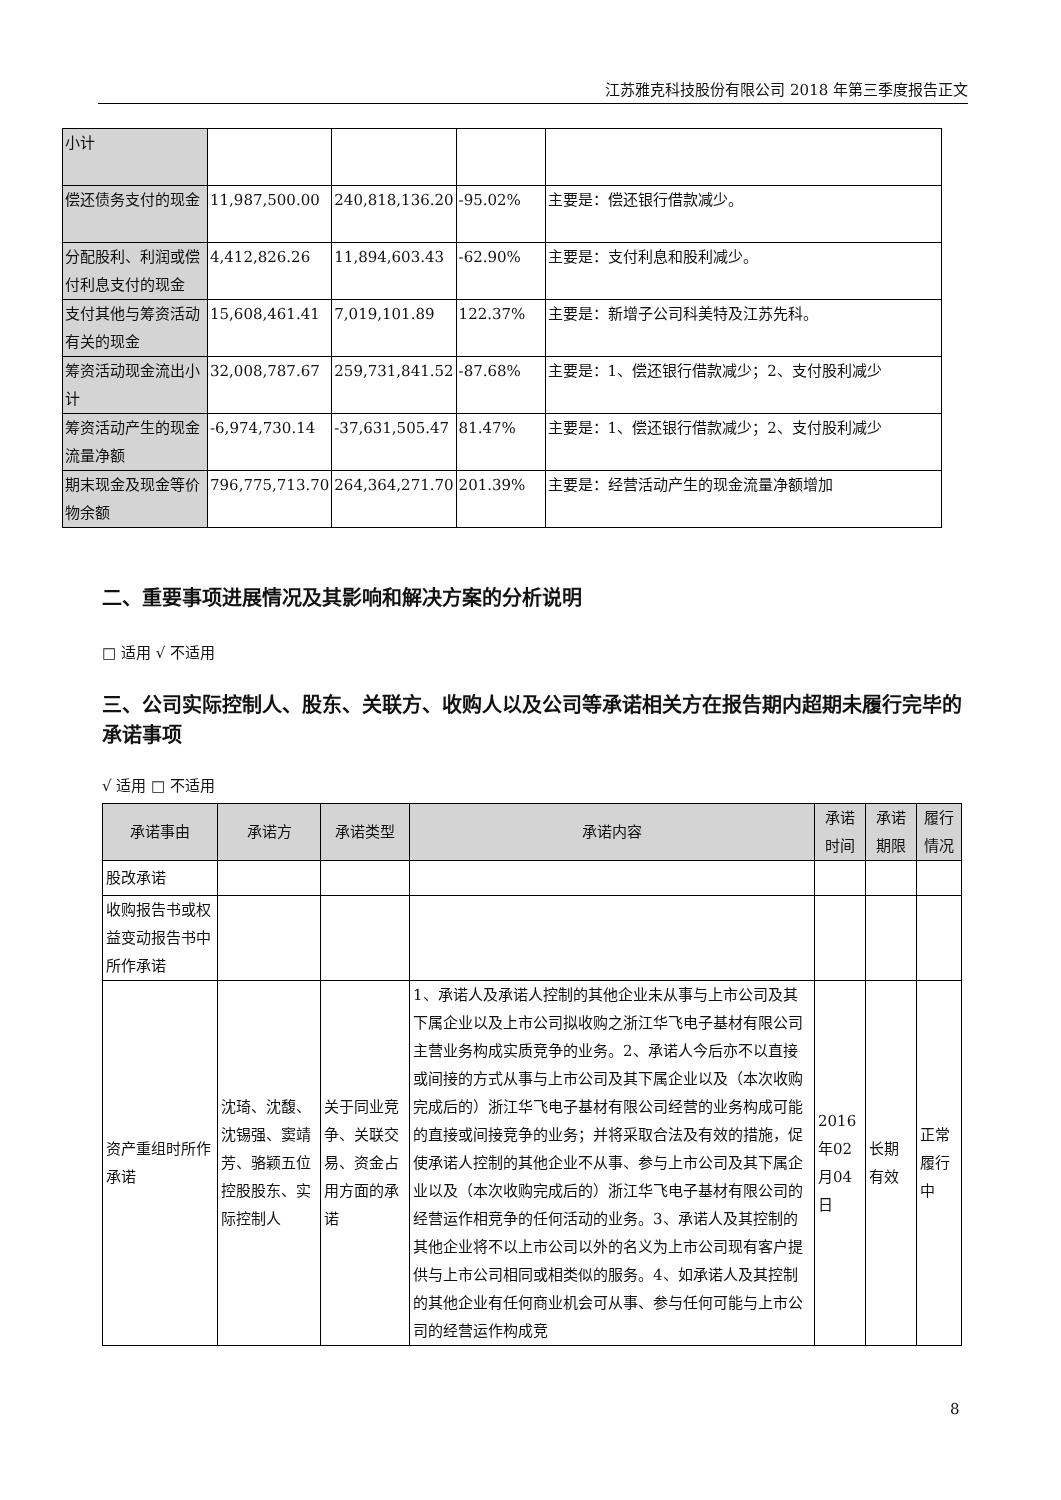江苏雅克科技股份有限公司 2018 年第三季度报告正文
| 小计 | | | | |
| 偿还债务支付的现金 | 11,987,500.00 | 240,818,136.20 | -95.02% | 主要是：偿还银行借款减少。 |
| 分配股利、利润或偿付利息支付的现金 | 4,412,826.26 | 11,894,603.43 | -62.90% | 主要是：支付利息和股利减少。 |
| 支付其他与筹资活动有关的现金 | 15,608,461.41 | 7,019,101.89 | 122.37% | 主要是：新增子公司科美特及江苏先科。 |
| 筹资活动现金流出小计 | 32,008,787.67 | 259,731,841.52 | -87.68% | 主要是：1、偿还银行借款减少；2、支付股利减少 |
| 筹资活动产生的现金流量净额 | -6,974,730.14 | -37,631,505.47 | 81.47% | 主要是：1、偿还银行借款减少；2、支付股利减少 |
| 期末现金及现金等价物余额 | 796,775,713.70 | 264,364,271.70 | 201.39% | 主要是：经营活动产生的现金流量净额增加 |
二、重要事项进展情况及其影响和解决方案的分析说明
□ 适用 √ 不适用
三、公司实际控制人、股东、关联方、收购人以及公司等承诺相关方在报告期内超期未履行完毕的承诺事项
√ 适用 □ 不适用
| 承诺事由 | 承诺方 | 承诺类型 | 承诺内容 | 承诺时间 | 承诺期限 | 履行情况 |
| --- | --- | --- | --- | --- | --- | --- |
| 股改承诺 | | | | | | |
| 收购报告书或权益变动报告书中所作承诺 | | | | | | |
| 资产重组时所作承诺 | 沈琦、沈馥、沈锡强、窦靖芳、骆颖五位控股股东、实际控制人 | 关于同业竞争、关联交易、资金占用方面的承诺 | 1、承诺人及承诺人控制的其他企业未从事与上市公司及其下属企业以及上市公司拟收购之浙江华飞电子基材有限公司主营业务构成实质竞争的业务。2、承诺人今后亦不以直接或间接的方式从事与上市公司及其下属企业以及（本次收购完成后的）浙江华飞电子基材有限公司经营的业务构成可能的直接或间接竞争的业务；并将采取合法及有效的措施，促使承诺人控制的其他企业不从事、参与上市公司及其下属企业以及（本次收购完成后的）浙江华飞电子基材有限公司的经营运作相竞争的任何活动的业务。3、承诺人及其控制的其他企业将不以上市公司以外的名义为上市公司现有客户提供与上市公司相同或相类似的服务。4、如承诺人及其控制的其他企业有任何商业机会可从事、参与任何可能与上市公司的经营运作构成竞 | 2016年02月04日 | 长期有效 | 正常履行中 |
8